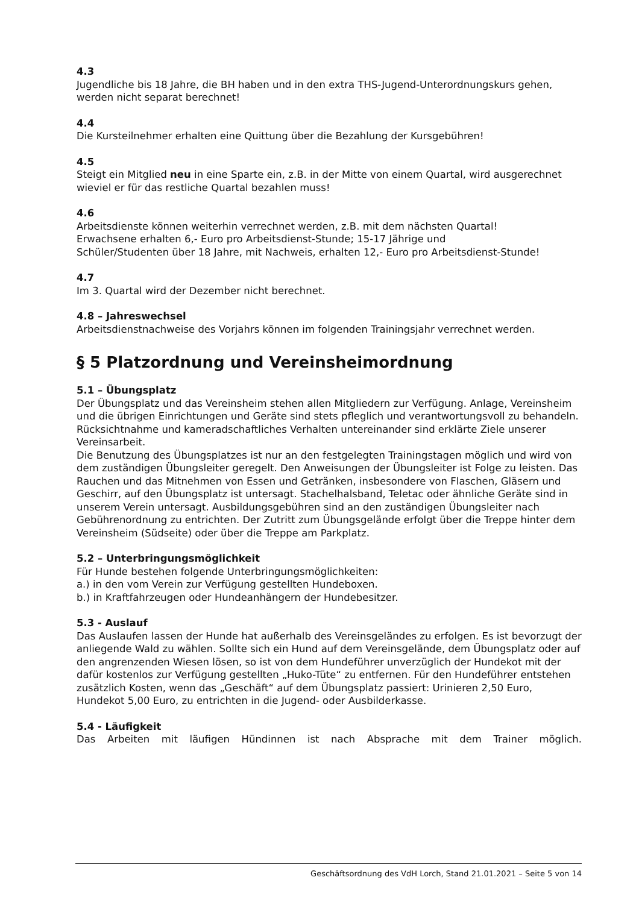4.3
Jugendliche bis 18 Jahre, die BH haben und in den extra THS-Jugend-Unterordnungskurs gehen, werden nicht separat berechnet!
4.4
Die Kursteilnehmer erhalten eine Quittung über die Bezahlung der Kursgebühren!
4.5
Steigt ein Mitglied neu in eine Sparte ein, z.B. in der Mitte von einem Quartal, wird ausgerechnet wieviel er für das restliche Quartal bezahlen muss!
4.6
Arbeitsdienste können weiterhin verrechnet werden, z.B. mit dem nächsten Quartal!
Erwachsene erhalten 6,- Euro pro Arbeitsdienst-Stunde; 15-17 Jährige und
Schüler/Studenten über 18 Jahre, mit Nachweis, erhalten 12,- Euro pro Arbeitsdienst-Stunde!
4.7
Im 3. Quartal wird der Dezember nicht berechnet.
4.8 – Jahreswechsel
Arbeitsdienstnachweise des Vorjahrs können im folgenden Trainingsjahr verrechnet werden.
§ 5 Platzordnung und Vereinsheimordnung
5.1 – Übungsplatz
Der Übungsplatz und das Vereinsheim stehen allen Mitgliedern zur Verfügung. Anlage, Vereinsheim und die übrigen Einrichtungen und Geräte sind stets pfleglich und verantwortungsvoll zu behandeln. Rücksichtnahme und kameradschaftliches Verhalten untereinander sind erklärte Ziele unserer Vereinsarbeit.
Die Benutzung des Übungsplatzes ist nur an den festgelegten Trainingstagen möglich und wird von dem zuständigen Übungsleiter geregelt. Den Anweisungen der Übungsleiter ist Folge zu leisten. Das Rauchen und das Mitnehmen von Essen und Getränken, insbesondere von Flaschen, Gläsern und Geschirr, auf den Übungsplatz ist untersagt. Stachelhalsband, Teletac oder ähnliche Geräte sind in unserem Verein untersagt. Ausbildungsgebühren sind an den zuständigen Übungsleiter nach Gebührenordnung zu entrichten. Der Zutritt zum Übungsgelände erfolgt über die Treppe hinter dem Vereinsheim (Südseite) oder über die Treppe am Parkplatz.
5.2 – Unterbringungsmöglichkeit
Für Hunde bestehen folgende Unterbringungsmöglichkeiten:
a.) in den vom Verein zur Verfügung gestellten Hundeboxen.
b.) in Kraftfahrzeugen oder Hundeanhängern der Hundebesitzer.
5.3 - Auslauf
Das Auslaufen lassen der Hunde hat außerhalb des Vereinsgeländes zu erfolgen. Es ist bevorzugt der anliegende Wald zu wählen. Sollte sich ein Hund auf dem Vereinsgelände, dem Übungsplatz oder auf den angrenzenden Wiesen lösen, so ist von dem Hundeführer unverzüglich der Hundekot mit der dafür kostenlos zur Verfügung gestellten „Huko-Tüte“ zu entfernen. Für den Hundeführer entstehen zusätzlich Kosten, wenn das „Geschäft“ auf dem Übungsplatz passiert: Urinieren 2,50 Euro, Hundekot 5,00 Euro, zu entrichten in die Jugend- oder Ausbilderkasse.
5.4 - Läufigkeit
Das Arbeiten mit läufigen Hündinnen ist nach Absprache mit dem Trainer möglich.
Geschäftsordnung des VdH Lorch, Stand 21.01.2021 – Seite 5 von 14